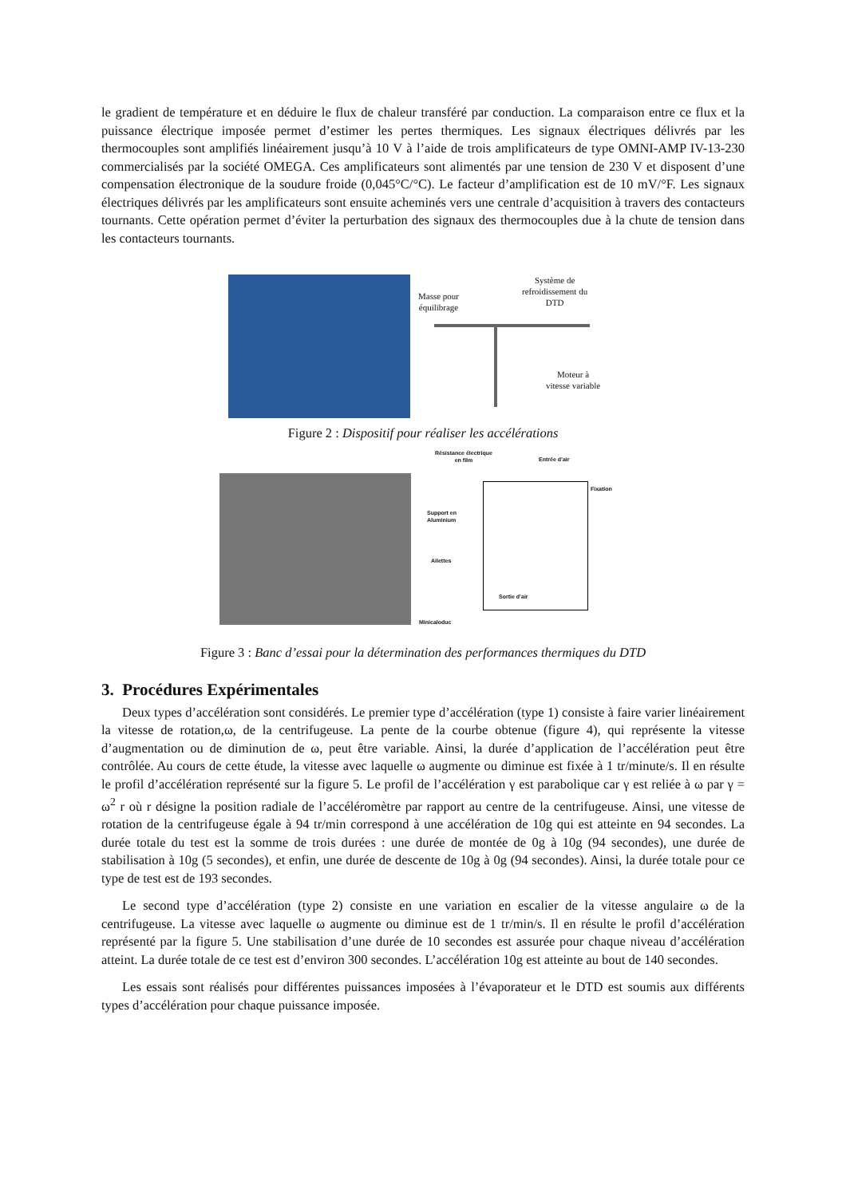le gradient de température et en déduire le flux de chaleur transféré par conduction. La comparaison entre ce flux et la puissance électrique imposée permet d’estimer les pertes thermiques. Les signaux électriques délivrés par les thermocouples sont amplifiés linéairement jusqu’à 10 V à l’aide de trois amplificateurs de type OMNI-AMP IV-13-230 commercialisés par la société OMEGA. Ces amplificateurs sont alimentés par une tension de 230 V et disposent d’une compensation électronique de la soudure froide (0,045°C/°C). Le facteur d’amplification est de 10 mV/°F. Les signaux électriques délivrés par les amplificateurs sont ensuite acheminés vers une centrale d’acquisition à travers des contacteurs tournants. Cette opération permet d’éviter la perturbation des signaux des thermocouples due à la chute de tension dans les contacteurs tournants.
Masse pour
équilibrage
Système de
refroidissement du
DTD
Moteur à
vitesse variable
Figure 2 : Dispositif pour réaliser les accélérations
Résistance électrique
en film
Entrée d’air
Fixation
Support en
Aluminium
Ailettes
Sortie d’air
Minicaloduc
Figure 3 : Banc d’essai pour la détermination des performances thermiques du DTD
3. Procédures Expérimentales
Deux types d’accélération sont considérés. Le premier type d’accélération (type 1) consiste à faire varier linéairement la vitesse de rotation,ω, de la centrifugeuse. La pente de la courbe obtenue (figure 4), qui représente la vitesse d’augmentation ou de diminution de ω, peut être variable. Ainsi, la durée d’application de l’accélération peut être contrôlée. Au cours de cette étude, la vitesse avec laquelle ω augmente ou diminue est fixée à 1 tr/minute/s. Il en résulte le profil d’accélération représenté sur la figure 5. Le profil de l’accélération γ est parabolique car γ est reliée à ω par γ = ω<sup>2</sup> r où r désigne la position radiale de l’accéléromètre par rapport au centre de la centrifugeuse. Ainsi, une vitesse de rotation de la centrifugeuse égale à 94 tr/min correspond à une accélération de 10g qui est atteinte en 94 secondes. La durée totale du test est la somme de trois durées : une durée de montée de 0g à 10g (94 secondes), une durée de stabilisation à 10g (5 secondes), et enfin, une durée de descente de 10g à 0g (94 secondes). Ainsi, la durée totale pour ce type de test est de 193 secondes.
Le second type d’accélération (type 2) consiste en une variation en escalier de la vitesse angulaire ω de la centrifugeuse. La vitesse avec laquelle ω augmente ou diminue est de 1 tr/min/s. Il en résulte le profil d’accélération représenté par la figure 5. Une stabilisation d’une durée de 10 secondes est assurée pour chaque niveau d’accélération atteint. La durée totale de ce test est d’environ 300 secondes. L’accélération 10g est atteinte au bout de 140 secondes.
Les essais sont réalisés pour différentes puissances imposées à l’évaporateur et le DTD est soumis aux différents types d’accélération pour chaque puissance imposée.